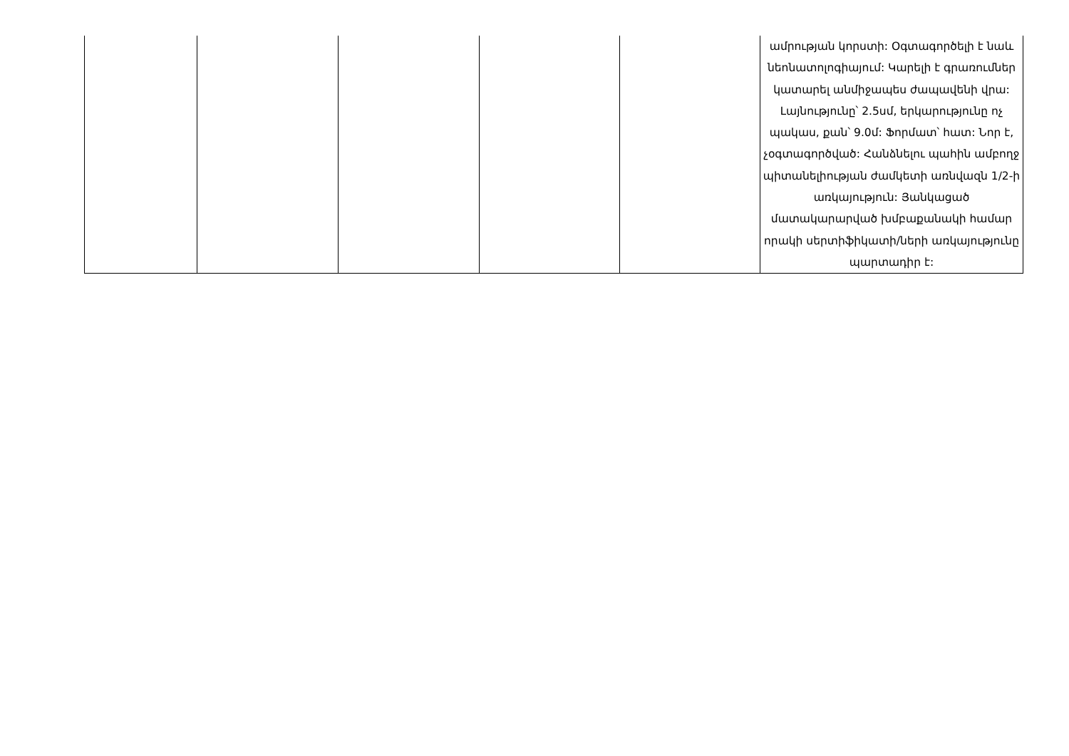| | | | | | ամրության կորստի: Օգտագործելի է նաև նեոնատոլոգիայում: Կարելի է գրառումներ կատարել անմիջապես ժապավենի վրա: Լայնությունը՝ 2.5սմ, երկարությունը ոչ պակաս, քան՝ 9.0մ: Ֆորմատ՝ հատ: Նոր է, չօգտագործված: Հանձնելու պահին ամբողջ պիտանելիության ժամկետի առնվազն 1/2-ի առկայություն: Յանկացած մատակարարված խմբաքանակի համար որակի սերտիֆիկատի/ների առկայությունը պարտադիր է: |